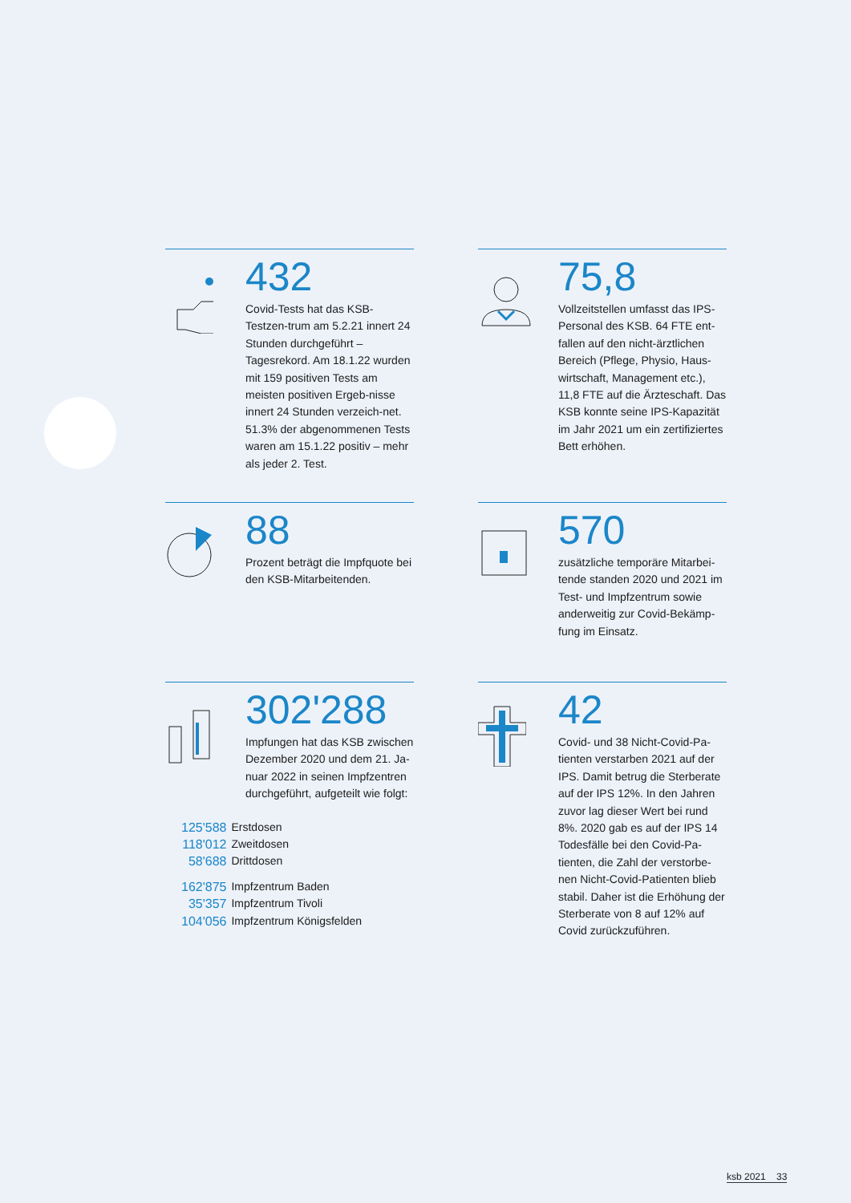432
Covid-Tests hat das KSB-Testzen-trum am 5.2.21 innert 24 Stunden durchgeführt – Tagesrekord. Am 18.1.22 wurden mit 159 positiven Tests am meisten positiven Ergeb-nisse innert 24 Stunden verzeich-net. 51.3% der abgenommenen Tests waren am 15.1.22 positiv – mehr als jeder 2. Test.
75,8
Vollzeitstellen umfasst das IPS-Personal des KSB. 64 FTE ent-fallen auf den nicht-ärztlichen Bereich (Pflege, Physio, Haus-wirtschaft, Management etc.), 11,8 FTE auf die Ärzteschaft. Das KSB konnte seine IPS-Kapazität im Jahr 2021 um ein zertifiziertes Bett erhöhen.
88
Prozent beträgt die Impfquote bei den KSB-Mitarbeitenden.
570
zusätzliche temporäre Mitarbei-tende standen 2020 und 2021 im Test- und Impfzentrum sowie anderweitig zur Covid-Bekämp-fung im Einsatz.
302'288
Impfungen hat das KSB zwischen Dezember 2020 und dem 21. Ja-nuar 2022 in seinen Impfzentren durchgeführt, aufgeteilt wie folgt:
| 125'588 | Erstdosen |
| 118'012 | Zweitdosen |
| 58'688 | Drittdosen |
| 162'875 | Impfzentrum Baden |
| 35'357 | Impfzentrum Tivoli |
| 104'056 | Impfzentrum Königsfelden |
42
Covid- und 38 Nicht-Covid-Pa-tienten verstarben 2021 auf der IPS. Damit betrug die Sterberate auf der IPS 12%. In den Jahren zuvor lag dieser Wert bei rund 8%. 2020 gab es auf der IPS 14 Todesfälle bei den Covid-Pa-tienten, die Zahl der verstorbe-nen Nicht-Covid-Patienten blieb stabil. Daher ist die Erhöhung der Sterberate von 8 auf 12% auf Covid zurückzuführen.
ksb 2021 33